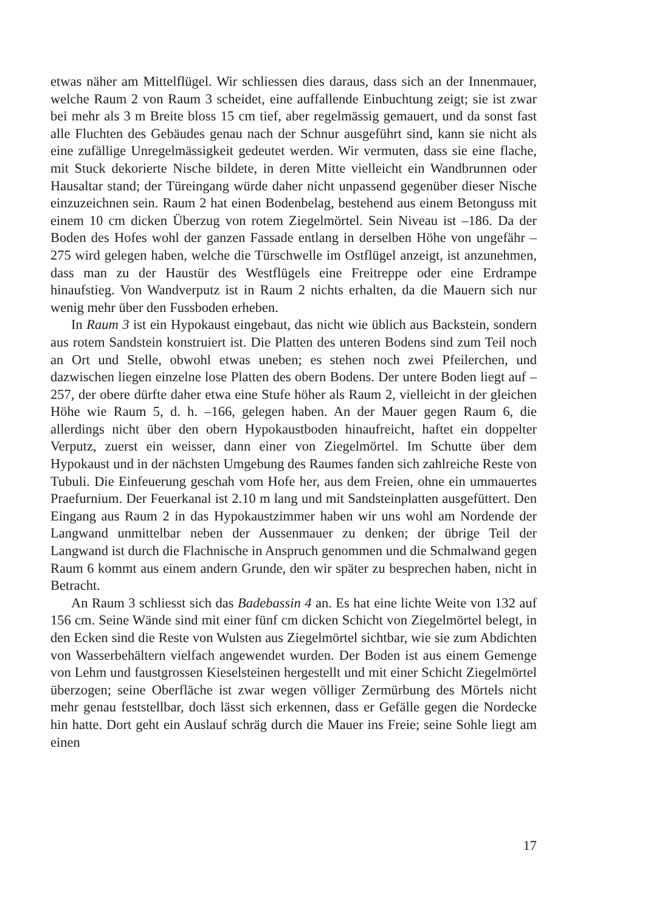etwas näher am Mittelflügel. Wir schliessen dies daraus, dass sich an der Innenmauer, welche Raum 2 von Raum 3 scheidet, eine auffallende Einbuchtung zeigt; sie ist zwar bei mehr als 3 m Breite bloss 15 cm tief, aber regelmässig gemauert, und da sonst fast alle Fluchten des Gebäudes genau nach der Schnur ausgeführt sind, kann sie nicht als eine zufällige Unregelmässigkeit gedeutet werden. Wir vermuten, dass sie eine flache, mit Stuck dekorierte Nische bildete, in deren Mitte vielleicht ein Wandbrunnen oder Hausaltar stand; der Türeingang würde daher nicht unpassend gegenüber dieser Nische einzuzeichnen sein. Raum 2 hat einen Bodenbelag, bestehend aus einem Betonguss mit einem 10 cm dicken Überzug von rotem Ziegelmörtel. Sein Niveau ist –186. Da der Boden des Hofes wohl der ganzen Fassade entlang in derselben Höhe von ungefähr –275 wird gelegen haben, welche die Türschwelle im Ostflügel anzeigt, ist anzunehmen, dass man zu der Haustür des Westflügels eine Freitreppe oder eine Erdrampe hinaufstieg. Von Wandverputz ist in Raum 2 nichts erhalten, da die Mauern sich nur wenig mehr über den Fussboden erheben.
In Raum 3 ist ein Hypokaust eingebaut, das nicht wie üblich aus Backstein, sondern aus rotem Sandstein konstruiert ist. Die Platten des unteren Bodens sind zum Teil noch an Ort und Stelle, obwohl etwas uneben; es stehen noch zwei Pfeilerchen, und dazwischen liegen einzelne lose Platten des obern Bodens. Der untere Boden liegt auf –257, der obere dürfte daher etwa eine Stufe höher als Raum 2, vielleicht in der gleichen Höhe wie Raum 5, d. h. –166, gelegen haben. An der Mauer gegen Raum 6, die allerdings nicht über den obern Hypokaustboden hinaufreicht, haftet ein doppelter Verputz, zuerst ein weisser, dann einer von Ziegelmörtel. Im Schutte über dem Hypokaust und in der nächsten Umgebung des Raumes fanden sich zahlreiche Reste von Tubuli. Die Einfeuerung geschah vom Hofe her, aus dem Freien, ohne ein ummauertes Praefurnium. Der Feuerkanal ist 2.10 m lang und mit Sandsteinplatten ausgefüttert. Den Eingang aus Raum 2 in das Hypokaustzimmer haben wir uns wohl am Nordende der Langwand unmittelbar neben der Aussenmauer zu denken; der übrige Teil der Langwand ist durch die Flachnische in Anspruch genommen und die Schmalwand gegen Raum 6 kommt aus einem andern Grunde, den wir später zu besprechen haben, nicht in Betracht.
An Raum 3 schliesst sich das Badebassin 4 an. Es hat eine lichte Weite von 132 auf 156 cm. Seine Wände sind mit einer fünf cm dicken Schicht von Ziegelmörtel belegt, in den Ecken sind die Reste von Wulsten aus Ziegelmörtel sichtbar, wie sie zum Abdichten von Wasserbehältern vielfach angewendet wurden. Der Boden ist aus einem Gemenge von Lehm und faustgrossen Kieselsteinen hergestellt und mit einer Schicht Ziegelmörtel überzogen; seine Oberfläche ist zwar wegen völliger Zermürbung des Mörtels nicht mehr genau feststellbar, doch lässt sich erkennen, dass er Gefälle gegen die Nordecke hin hatte. Dort geht ein Auslauf schräg durch die Mauer ins Freie; seine Sohle liegt am einen
17